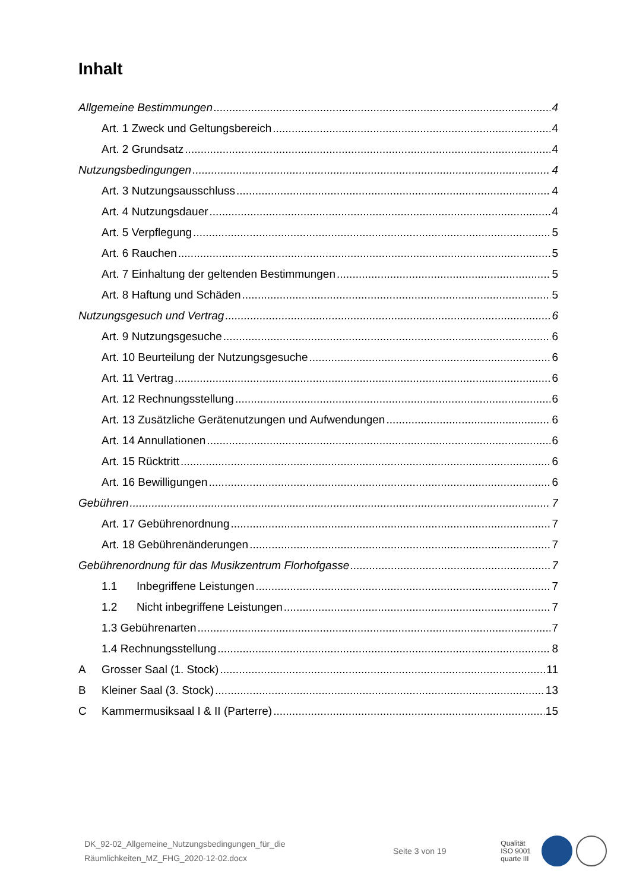Inhalt
Allgemeine Bestimmungen 4
Art. 1 Zweck und Geltungsbereich 4
Art. 2 Grundsatz 4
Nutzungsbedingungen 4
Art. 3 Nutzungsausschluss 4
Art. 4 Nutzungsdauer 4
Art. 5 Verpflegung 5
Art. 6 Rauchen 5
Art. 7 Einhaltung der geltenden Bestimmungen 5
Art. 8 Haftung und Schäden 5
Nutzungsgesuch und Vertrag 6
Art. 9 Nutzungsgesuche 6
Art. 10 Beurteilung der Nutzungsgesuche 6
Art. 11 Vertrag 6
Art. 12 Rechnungsstellung 6
Art. 13 Zusätzliche Gerätenutzungen und Aufwendungen 6
Art. 14 Annullationen 6
Art. 15 Rücktritt 6
Art. 16 Bewilligungen 6
Gebühren 7
Art. 17 Gebührenordnung 7
Art. 18 Gebührenänderungen 7
Gebührenordnung für das Musikzentrum Florhofgasse 7
1.1 Inbegriffene Leistungen 7
1.2 Nicht inbegriffene Leistungen 7
1.3 Gebührenarten 7
1.4 Rechnungsstellung 8
A Grosser Saal (1. Stock) 11
B Kleiner Saal (3. Stock) 13
C Kammermusiksaal I & II (Parterre) 15
DK_92-02_Allgemeine_Nutzungsbedingungen_für_die
Räumlichkeiten_MZ_FHG_2020-12-02.docx
Seite 3 von 19
Qualität
ISO 9001
quarte III